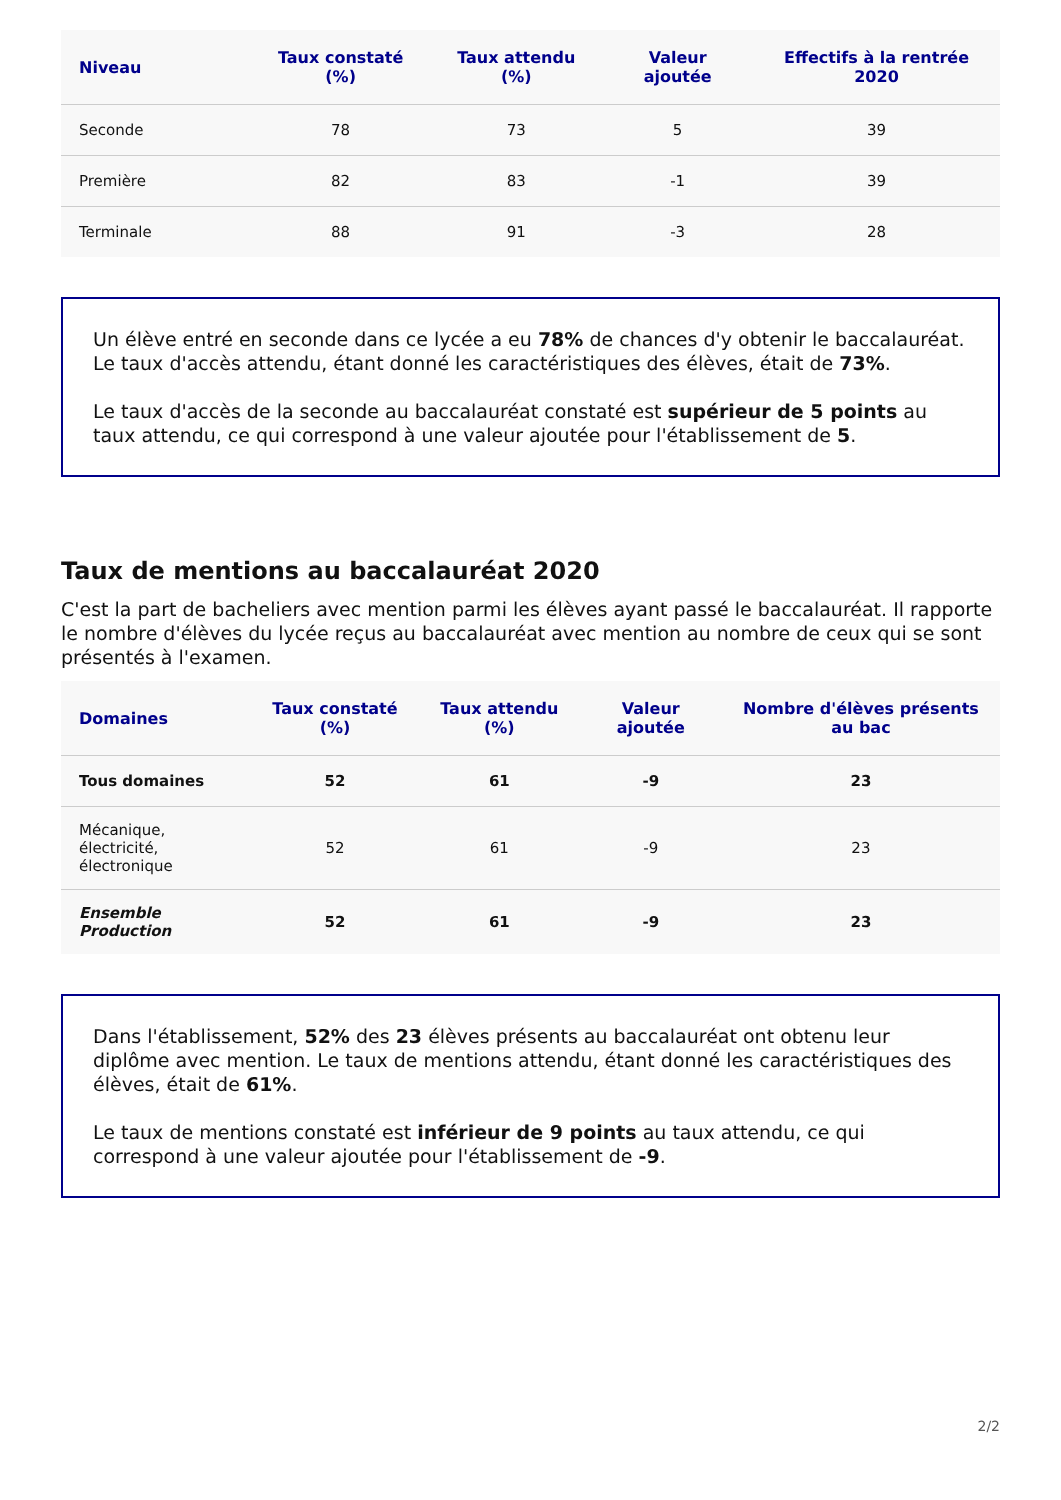| Niveau | Taux constaté (%) | Taux attendu (%) | Valeur ajoutée | Effectifs à la rentrée 2020 |
| --- | --- | --- | --- | --- |
| Seconde | 78 | 73 | 5 | 39 |
| Première | 82 | 83 | -1 | 39 |
| Terminale | 88 | 91 | -3 | 28 |
Un élève entré en seconde dans ce lycée a eu 78% de chances d'y obtenir le baccalauréat. Le taux d'accès attendu, étant donné les caractéristiques des élèves, était de 73%.
Le taux d'accès de la seconde au baccalauréat constaté est supérieur de 5 points au taux attendu, ce qui correspond à une valeur ajoutée pour l'établissement de 5.
Taux de mentions au baccalauréat 2020
C'est la part de bacheliers avec mention parmi les élèves ayant passé le baccalauréat. Il rapporte le nombre d'élèves du lycée reçus au baccalauréat avec mention au nombre de ceux qui se sont présentés à l'examen.
| Domaines | Taux constaté (%) | Taux attendu (%) | Valeur ajoutée | Nombre d'élèves présents au bac |
| --- | --- | --- | --- | --- |
| Tous domaines | 52 | 61 | -9 | 23 |
| Mécanique, électricité, électronique | 52 | 61 | -9 | 23 |
| Ensemble Production | 52 | 61 | -9 | 23 |
Dans l'établissement, 52% des 23 élèves présents au baccalauréat ont obtenu leur diplôme avec mention. Le taux de mentions attendu, étant donné les caractéristiques des élèves, était de 61%.
Le taux de mentions constaté est inférieur de 9 points au taux attendu, ce qui correspond à une valeur ajoutée pour l'établissement de -9.
2/2